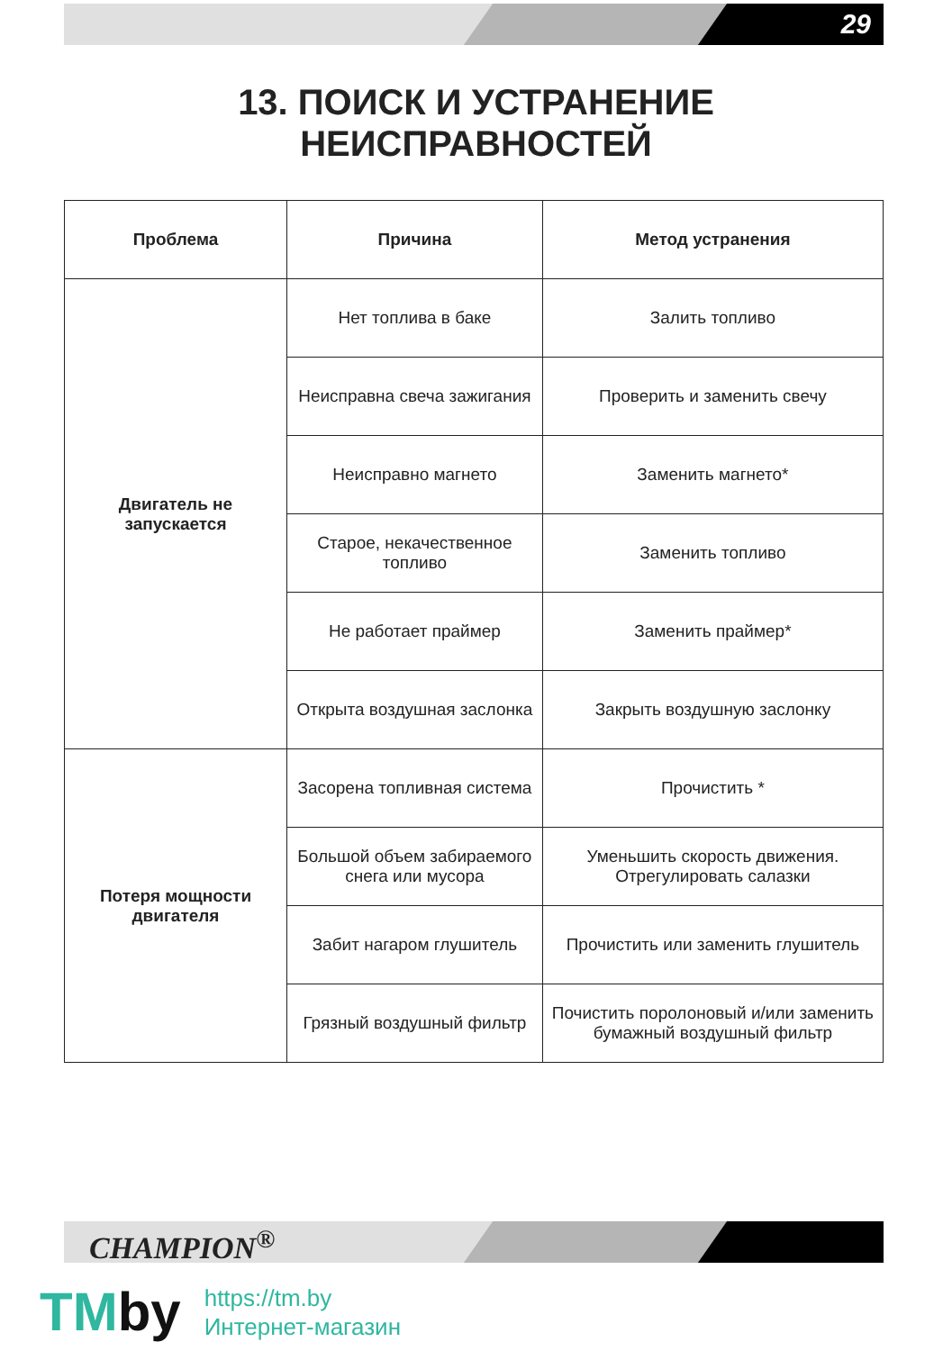29
13. ПОИСК И УСТРАНЕНИЕ
НЕИСПРАВНОСТЕЙ
| Проблема | Причина | Метод устранения |
| --- | --- | --- |
| Двигатель не запускается | Нет топлива в баке | Залить топливо |
| | Неисправна свеча зажигания | Проверить и заменить свечу |
| | Неисправно магнето | Заменить магнето* |
| | Старое, некачественное топливо | Заменить топливо |
| | Не работает праймер | Заменить праймер* |
| | Открыта воздушная заслонка | Закрыть воздушную заслонку |
| Потеря мощности двигателя | Засорена топливная система | Прочистить * |
| | Большой объем забираемого снега или мусора | Уменьшить скорость движения. Отрегулировать салазки |
| | Забит нагаром глушитель | Прочистить или заменить глушитель |
| | Грязный воздушный фильтр | Почистить поролоновый и/или заменить бумажный воздушный фильтр |
CHAMPION<sup>®</sup>
TMby
https://tm.by
Интернет-магазин